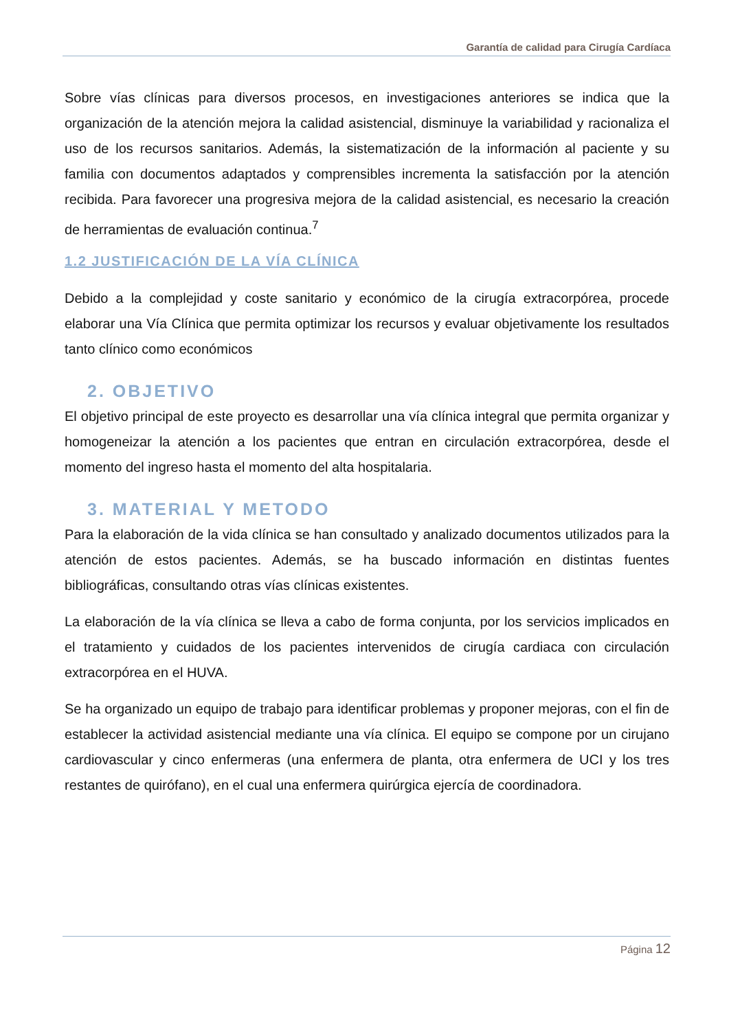Garantía de calidad para Cirugía Cardíaca
Sobre vías clínicas para diversos procesos, en investigaciones anteriores se indica que la organización de la atención mejora la calidad asistencial, disminuye la variabilidad y racionaliza el uso de los recursos sanitarios. Además, la sistematización de la información al paciente y su familia con documentos adaptados y comprensibles incrementa la satisfacción por la atención recibida. Para favorecer una progresiva mejora de la calidad asistencial, es necesario la creación de herramientas de evaluación continua.<sup>7</sup>
1.2 JUSTIFICACIÓN DE LA VÍA CLÍNICA
Debido a la complejidad y coste sanitario y económico de la cirugía extracorpórea, procede elaborar una Vía Clínica que permita optimizar los recursos y evaluar objetivamente los resultados tanto clínico como económicos
2. OBJETIVO
El objetivo principal de este proyecto es desarrollar una vía clínica integral que permita organizar y homogeneizar la atención a los pacientes que entran en circulación extracorpórea, desde el momento del ingreso hasta el momento del alta hospitalaria.
3. MATERIAL Y METODO
Para la elaboración de la vida clínica se han consultado y analizado documentos utilizados para la atención de estos pacientes. Además, se ha buscado información en distintas fuentes bibliográficas, consultando otras vías clínicas existentes.
La elaboración de la vía clínica se lleva a cabo de forma conjunta, por los servicios implicados en el tratamiento y cuidados de los pacientes intervenidos de cirugía cardiaca con circulación extracorpórea en el HUVA.
Se ha organizado un equipo de trabajo para identificar problemas y proponer mejoras, con el fin de establecer la actividad asistencial mediante una vía clínica. El equipo se compone por un cirujano cardiovascular y cinco enfermeras (una enfermera de planta, otra enfermera de UCI y los tres restantes de quirófano), en el cual una enfermera quirúrgica ejercía de coordinadora.
Página 12